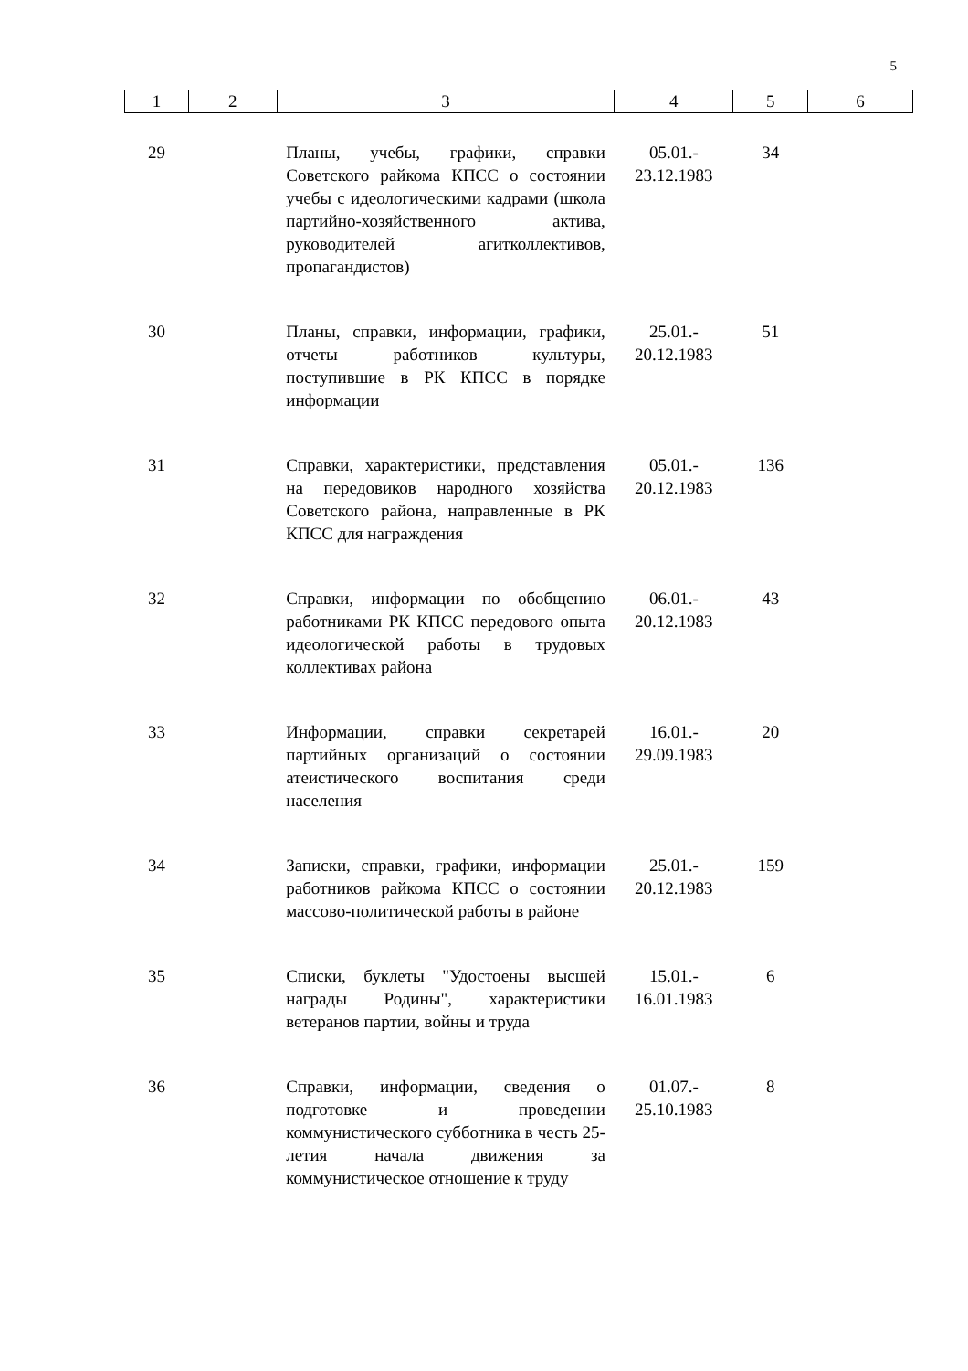5
| 1 | 2 | 3 | 4 | 5 | 6 |
| --- | --- | --- | --- | --- | --- |
| 29 | | Планы, учебы, графики, справки Советского райкома КПСС о состоянии учебы с идеологическими кадрами (школа партийно-хозяйственного актива, руководителей агитколлективов, пропагандистов) | 05.01.- 23.12.1983 | 34 | |
| 30 | | Планы, справки, информации, графики, отчеты работников культуры, поступившие в РК КПСС в порядке информации | 25.01.- 20.12.1983 | 51 | |
| 31 | | Справки, характеристики, представления на передовиков народного хозяйства Советского района, направленные в РК КПСС для награждения | 05.01.- 20.12.1983 | 136 | |
| 32 | | Справки, информации по обобщению работниками РК КПСС передового опыта идеологической работы в трудовых коллективах района | 06.01.- 20.12.1983 | 43 | |
| 33 | | Информации, справки секретарей партийных организаций о состоянии атеистического воспитания среди населения | 16.01.- 29.09.1983 | 20 | |
| 34 | | Записки, справки, графики, информации работников райкома КПСС о состоянии массово-политической работы в районе | 25.01.- 20.12.1983 | 159 | |
| 35 | | Списки, буклеты "Удостоены высшей награды Родины", характеристики ветеранов партии, войны и труда | 15.01.- 16.01.1983 | 6 | |
| 36 | | Справки, информации, сведения о подготовке и проведении коммунистического субботника в честь 25-летия начала движения за коммунистическое отношение к труду | 01.07.- 25.10.1983 | 8 | |